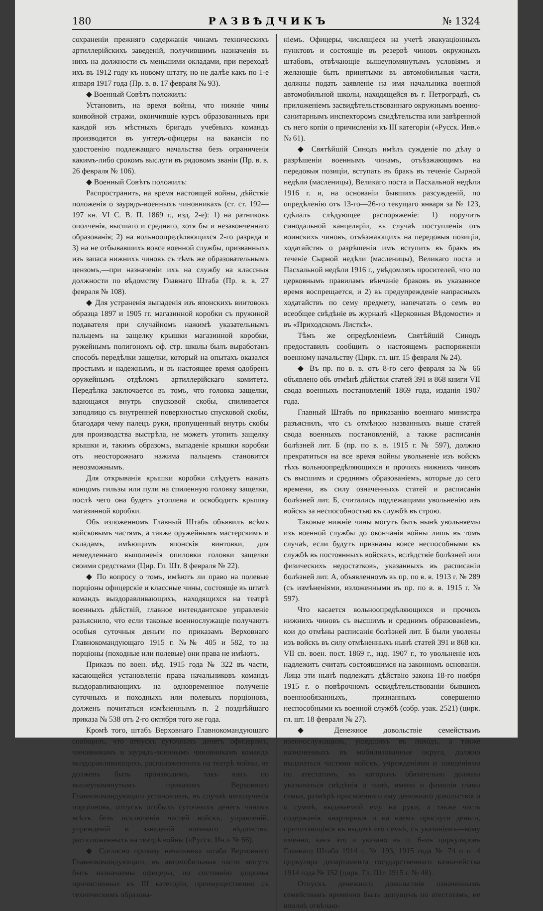180 Р А З В Ѣ Д Ч И К Ъ № 1324
сохраненіи прежняго содержанія чинамъ техническихъ артиллерійскихъ заведеній, получившимъ назначенія въ нихъ на должности съ меньшими окладами, при переходѣ ихъ въ 1912 году къ новому штату, но не далѣе какъ по 1-е января 1917 года (Пр. в. в. 17 февраля № 93).
◆ Военный Совѣтъ положилъ:
Установить, на время войны, что нижніе чины конвойной стражи, окончившіе курсъ образованныхъ при каждой изъ мѣстныхъ бригадъ учебныхъ командъ производятся въ унтеръ-офицеры на вакансіи по удостоенію подлежащаго начальства безъ ограниченія какимъ-либо срокомъ выслуги въ рядовомъ званіи (Пр. в. в. 26 февраля № 106).
◆ Военный Совѣтъ положилъ:
Распространить, на время настоящей войны, дѣйствіе положенія о заурядъ-военныхъ чиновникахъ (ст. ст. 192—197 кн. VI С. В. П. 1869 г., изд. 2-е): 1) на ратниковъ ополченія, высшаго и средняго, хотя бы и незаконченнаго образованія; 2) на вольноопредѣляющихся 2-го разряда и 3) на не отбывавшихъ вовсе военной службы, призванныхъ изъ запаса нижнихъ чиновъ съ тѣмъ же образовательнымъ цензомъ,—при назначеніи ихъ на службу на классныя должности по вѣдомству Главнаго Штаба (Пр. в. в. 27 февраля № 108).
◆ Для устраненія выпаденія изъ японскихъ винтовокъ образца 1897 и 1905 гг. магазинной коробки съ пружиной подавателя при случайномъ нажимѣ указательнымъ пальцемъ на защелку крышки магазинной коробки, ружейнымъ полигономъ оф. стр. школы былъ выработанъ способъ передѣлки защелки, который на опытахъ оказался простымъ и надежнымъ, и въ настоящее время одобренъ оружейнымъ отдѣломъ артиллерійскаго комитета. Передѣлка заключается въ томъ, что головка защелки, вдающаяся внутрь спусковой скобы, спиливается заподлицо съ внутренней поверхностью спусковой скобы, благодаря чему палецъ руки, пропущенный внутрь скобы для производства выстрѣла, не можетъ утопить защелку крышки и, такимъ образомъ, выпаденіе крышки коробки отъ неосторожнаго нажима пальцемъ становится невозможнымъ.
Для открыванія крышки коробки слѣдуетъ нажать концомъ гильзы или пули на спиленную головку защелки, послѣ чего она будетъ утоплена и освободитъ крышку магазинной коробки.
Объ изложенномъ Главный Штабъ объявилъ всѣмъ войсковымъ частямъ, а также оружейнымъ мастерскимъ и складамъ, имѣющимъ японскія винтовки, для немедленнаго выполненія опиловки головки защелки своими средствами (Цир. Гл. Шт. 8 февраля № 22).
◆ По вопросу о томъ, имѣютъ ли право на полевые порціоны офицерскіе и классные чины, состоящіе въ штатѣ командъ выздоравливающихъ, находящихся на театрѣ военныхъ дѣйствій, главное интендантское управленіе разъяснило, что если таковые военнослужащіе получаютъ особыя суточныя деньги по приказамъ Верховнаго Главнокомандующаго 1915 г. №№ 405 и 582, то на порціоны (походные или полевые) они права не имѣютъ.
Приказъ по воен. вѣд. 1915 года № 322 въ части, касающейся установленія права начальниковъ командъ выздоравливающихъ на одновременное полученіе суточныхъ и походныхъ или полевыхъ порціоновъ, долженъ почитаться измѣненнымъ п. 2 позднѣйшаго приказа № 538 отъ 2-го октября того же года.
Кромѣ того, штабъ Верховнаго Главнокомандующаго сообщилъ, что отпускъ суточныхъ денегъ офицерамъ, чиновникамъ и заурядъ-военнымъ чиновникамъ командъ выздоравливающихъ, расположенныхъ на театрѣ войны, не долженъ быть производимъ, такъ какъ по вышеупомянутымъ приказамъ Верховнаго Главнокомандующаго установленъ, въ случаѣ неполученія порціоновъ, отпускъ особыхъ суточныхъ денегъ чинамъ всѣхъ безъ исключенія частей войскъ, управленій, учрежденій и заведеній военнаго вѣдомства, расположенныхъ на театрѣ войны («Русск. Ин.» № 66).
◆ Согласно приказу начальника штаба Верховнаго Главнокомандующаго, въ автомобильныя части могутъ быть назначаемы офицеры, по состоянію здоровья причисленные къ III категоріи, преимущественно съ техническимъ образова-
ніемъ. Офицеры, числящіеся на учетѣ эвакуаціонныхъ пунктовъ и состоящіе въ резервѣ чиновъ окружныхъ штабовъ, отвѣчающіе вышеупомянутымъ условіямъ и желающіе быть принятыми въ автомобильныя части, должны подать заявленіе на имя начальника военной автомобильной школы, находящейся въ г. Петроградѣ, съ приложеніемъ засвидѣтельствованнаго окружнымъ военно-санитарнымъ инспекторомъ свидѣтельства или завѣренной съ него копіи о причисленіи къ III категоріи («Русск. Инв.» № 61).
◆ Святѣйшій Синодъ имѣлъ сужденіе по дѣлу о разрѣшеніи военнымъ чинамъ, отъѣзжающимъ на передовыя позиціи, вступать въ бракъ въ теченіе Сырной недѣли (масленицы), Великаго поста и Пасхальной недѣли 1916 г. и, на основаніи бывшихъ разсужденій, по опредѣленію отъ 13-го—26-го текущаго января за № 123, сдѣлалъ слѣдующее распоряженіе: 1) поручить синодальной канцеляріи, въ случаѣ поступленія отъ воинскихъ чиновъ, отъѣзжающихъ на передовыя позиціи, ходатайствъ о разрѣшеніи имъ вступить въ бракъ въ теченіе Сырной недѣли (масленицы), Великаго поста и Пасхальной недѣли 1916 г., увѣдомлять просителей, что по церковнымъ правиламъ вѣнчаніе браковъ въ указанное время воспрещается, и 2) въ предупрежденіе напрасныхъ ходатайствъ по сему предмету, напечатать о семъ во всеобщее свѣдѣніе въ журналѣ «Церковныя Вѣдомости» и въ «Приходскомъ Листкѣ».
Тѣмъ же опредѣленіемъ Святѣйшій Синодъ предоставилъ сообщить о настоящемъ распоряженіи военному начальству (Цирк. гл. шт. 15 февраля № 24).
◆ Въ пр. по в. в. отъ 8-го сего февраля за № 66 объявлено объ отмѣнѣ дѣйствія статей 391 и 868 книги VII свода военныхъ постановленій 1869 года, изданія 1907 года.
Главный Штабъ по приказанію военнаго министра разъяснилъ, что съ отмѣною названныхъ выше статей свода военныхъ постановленій, а также расписанія болѣзней лит. Б (пр. по в. в. 1915 г. № 597), должно прекратиться на все время войны увольненіе изъ войскъ тѣхъ вольноопредѣляющихся и прочихъ нижнихъ чиновъ съ высшимъ и среднимъ образованіемъ, которые до сего времени, въ силу означенныхъ статей и расписанія болѣзней лит. Б, считались подлежащими увольненію изъ войскъ за неспособностью къ службѣ въ строю.
Таковые нижніе чины могутъ быть нынѣ увольняемы изъ военной службы до окончанія войны лишь въ томъ случаѣ, если будутъ признаны вовсе неспособными къ службѣ въ постоянныхъ войскахъ, вслѣдствіе болѣзней или физическихъ недостатковъ, указанныхъ въ расписаніи болѣзней лит. А, объявленномъ въ пр. по в. в. 1913 г. № 289 (съ измѣненіями, изложенными въ пр. по в. в. 1915 г. № 597).
Что касается вольноопредѣляющихся и прочихъ нижнихъ чиновъ съ высшимъ и среднимъ образованіемъ, кои до отмѣны расписанія болѣзней лит. Б были уволены изъ войскъ въ силу отмѣненныхъ нынѣ статей 391 и 868 кн. VII св. воен. пост. 1869 г., изд. 1907 г., то увольненіе ихъ надлежитъ считать состоявшимся на законномъ основаніи. Лица эти нынѣ подлежатъ дѣйствію закона 18-го ноября 1915 г. о повѣрочномъ освидѣтельствованіи бывшихъ военнообязанныхъ, признанныхъ совершенно неспособными къ военной службѣ (собр. узак. 2521) (цирк. гл. шт. 18 февраля № 27).
◆ Денежное довольствіе семействамъ военнослужащихъ, ушедшихъ въ походъ, а также назначенныхъ въ мобилизованные округа, должно выдаваться частями войскъ, учрежденіями и заведеніями по атестатамъ, въ которыхъ обязательно должны указываться свѣдѣнія о чинѣ, имени и фамиліи главы семьи, размѣрѣ присвоеннаго ему денежнаго довольствія и о суммѣ, выдаваемой ему на руки, а также часть содержанія, квартирныя и на наемъ прислуги деньги, причитающіяся къ выдачѣ его семьѣ, съ указаніемъ—кому именно, какъ это и указано въ п. 6-мъ циркуляровъ Главнаго Штаба 1914 г. № 193, 1915 года № 74 и п. 4 циркуляра департамента государственнаго казначейства 1914 года № 152 (цирк. Гл. Шт. 1915 г. № 48).
Отпускъ денежнаго довольствія означеннымъ семействамъ временно былъ допущенъ по атестатамъ, не вполнѣ отвѣчаю-